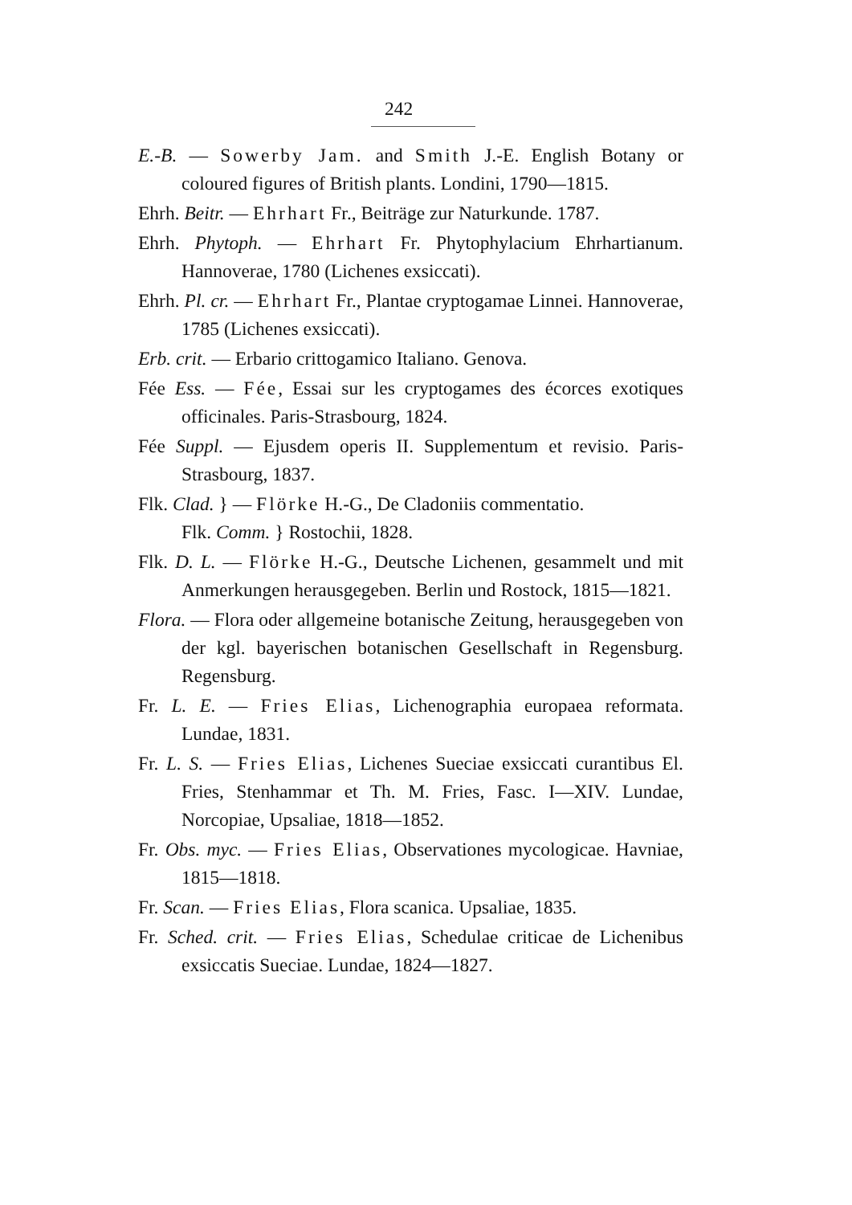242
E.-B. — Sowerby Jam. and Smith J.-E. English Botany or coloured figures of British plants. Londini, 1790—1815.
Ehrh. Beitr. — Ehrhart Fr., Beiträge zur Naturkunde. 1787.
Ehrh. Phytoph. — Ehrhart Fr. Phytophylacium Ehrhartianum. Hannoverae, 1780 (Lichenes exsiccati).
Ehrh. Pl. cr. — Ehrhart Fr., Plantae cryptogamae Linnei. Hannoverae, 1785 (Lichenes exsiccati).
Erb. crit. — Erbario crittogamico Italiano. Genova.
Fée Ess. — Fée, Essai sur les cryptogames des écorces exotiques officinales. Paris-Strasbourg, 1824.
Fée Suppl. — Ejusdem operis II. Supplementum et revisio. Paris-Strasbourg, 1837.
Flk. Clad. } — Flörke H.-G., De Cladoniis commentatio.
Flk. Comm. } Rostochii, 1828.
Flk. D. L. — Flörke H.-G., Deutsche Lichenen, gesammelt und mit Anmerkungen herausgegeben. Berlin und Rostock, 1815—1821.
Flora. — Flora oder allgemeine botanische Zeitung, herausgegeben von der kgl. bayerischen botanischen Gesellschaft in Regensburg. Regensburg.
Fr. L. E. — Fries Elias, Lichenographia europaea reformata. Lundae, 1831.
Fr. L. S. — Fries Elias, Lichenes Sueciae exsiccati curantibus El. Fries, Stenhammar et Th. M. Fries, Fasc. I—XIV. Lundae, Norcopiae, Upsaliae, 1818—1852.
Fr. Obs. myc. — Fries Elias, Observationes mycologicae. Havniae, 1815—1818.
Fr. Scan. — Fries Elias, Flora scanica. Upsaliae, 1835.
Fr. Sched. crit. — Fries Elias, Schedulae criticae de Lichenibus exsiccatis Sueciae. Lundae, 1824—1827.